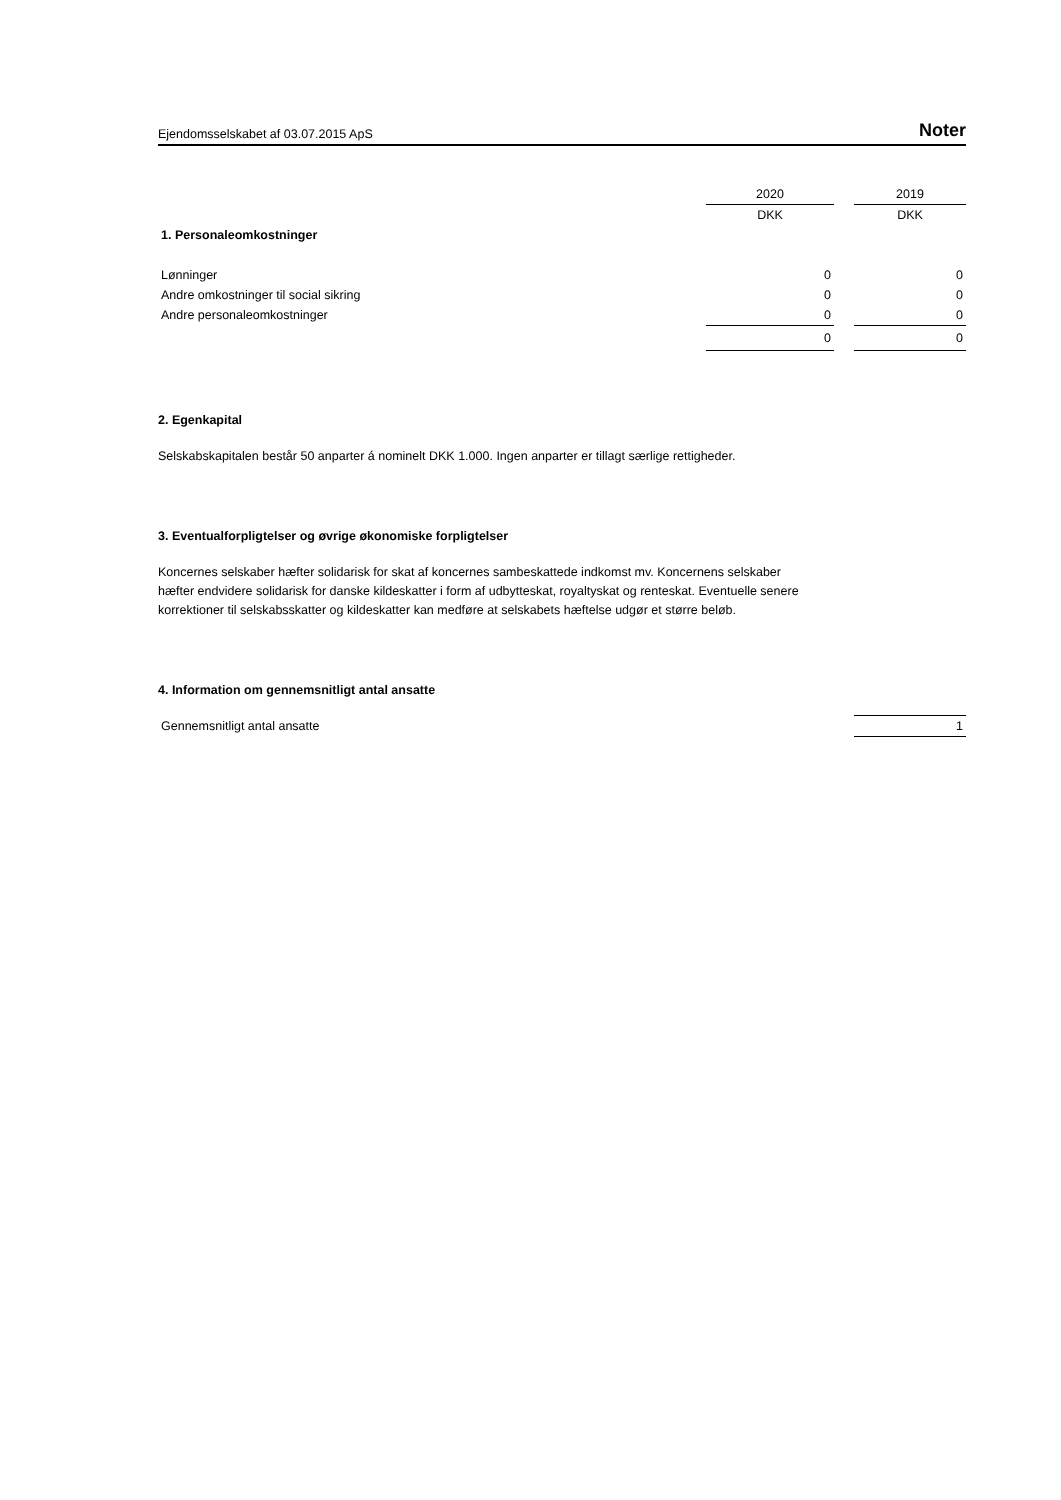Ejendomsselskabet af 03.07.2015 ApS Noter
| | 2020 | | 2019 |
| | DKK | | DKK |
| 1. Personaleomkostninger | | | |
| Lønninger | 0 | | 0 |
| Andre omkostninger til social sikring | 0 | | 0 |
| Andre personaleomkostninger | 0 | | 0 |
| | 0 | | 0 |
2. Egenkapital
Selskabskapitalen består 50 anparter á nominelt DKK 1.000. Ingen anparter er tillagt særlige rettigheder.
3. Eventualforpligtelser og øvrige økonomiske forpligtelser
Koncernes selskaber hæfter solidarisk for skat af koncernes sambeskattede indkomst mv. Koncernens selskaber hæfter endvidere solidarisk for danske kildeskatter i form af udbytteskat, royaltyskat og renteskat. Eventuelle senere korrektioner til selskabsskatter og kildeskatter kan medføre at selskabets hæftelse udgør et større beløb.
4. Information om gennemsnitligt antal ansatte
| Gennemsnitligt antal ansatte | 1 |